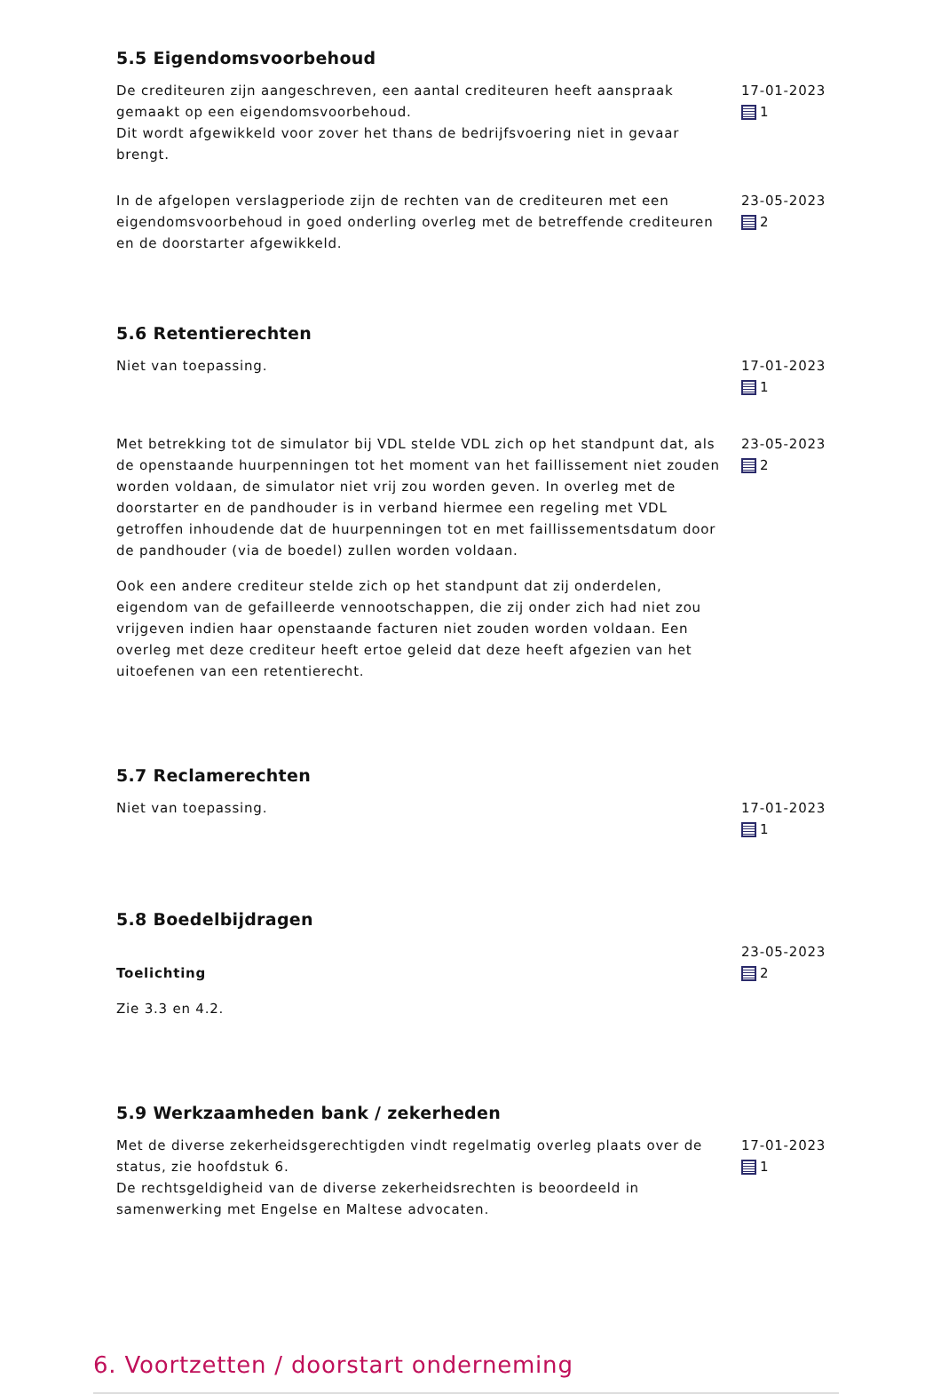5.5 Eigendomsvoorbehoud
De crediteuren zijn aangeschreven, een aantal crediteuren heeft aanspraak gemaakt op een eigendomsvoorbehoud.
Dit wordt afgewikkeld voor zover het thans de bedrijfsvoering niet in gevaar brengt.
17-01-2023
1
In de afgelopen verslagperiode zijn de rechten van de crediteuren met een eigendomsvoorbehoud in goed onderling overleg met de betreffende crediteuren en de doorstarter afgewikkeld.
23-05-2023
2
5.6 Retentierechten
Niet van toepassing. 17-01-2023
1
Met betrekking tot de simulator bij VDL stelde VDL zich op het standpunt dat, als de openstaande huurpenningen tot het moment van het faillissement niet zouden worden voldaan, de simulator niet vrij zou worden geven. In overleg met de doorstarter en de pandhouder is in verband hiermee een regeling met VDL getroffen inhoudende dat de huurpenningen tot en met faillissementsdatum door de pandhouder (via de boedel) zullen worden voldaan.
Ook een andere crediteur stelde zich op het standpunt dat zij onderdelen, eigendom van de gefailleerde vennootschappen, die zij onder zich had niet zou vrijgeven indien haar openstaande facturen niet zouden worden voldaan. Een overleg met deze crediteur heeft ertoe geleid dat deze heeft afgezien van het uitoefenen van een retentierecht.
23-05-2023
2
5.7 Reclamerechten
Niet van toepassing. 17-01-2023
1
5.8 Boedelbijdragen
Toelichting
Zie 3.3 en 4.2.
23-05-2023
2
5.9 Werkzaamheden bank / zekerheden
Met de diverse zekerheidsgerechtigden vindt regelmatig overleg plaats over de status, zie hoofdstuk 6.
De rechtsgeldigheid van de diverse zekerheidsrechten is beoordeeld in samenwerking met Engelse en Maltese advocaten.
17-01-2023
1
6. Voortzetten / doorstart onderneming